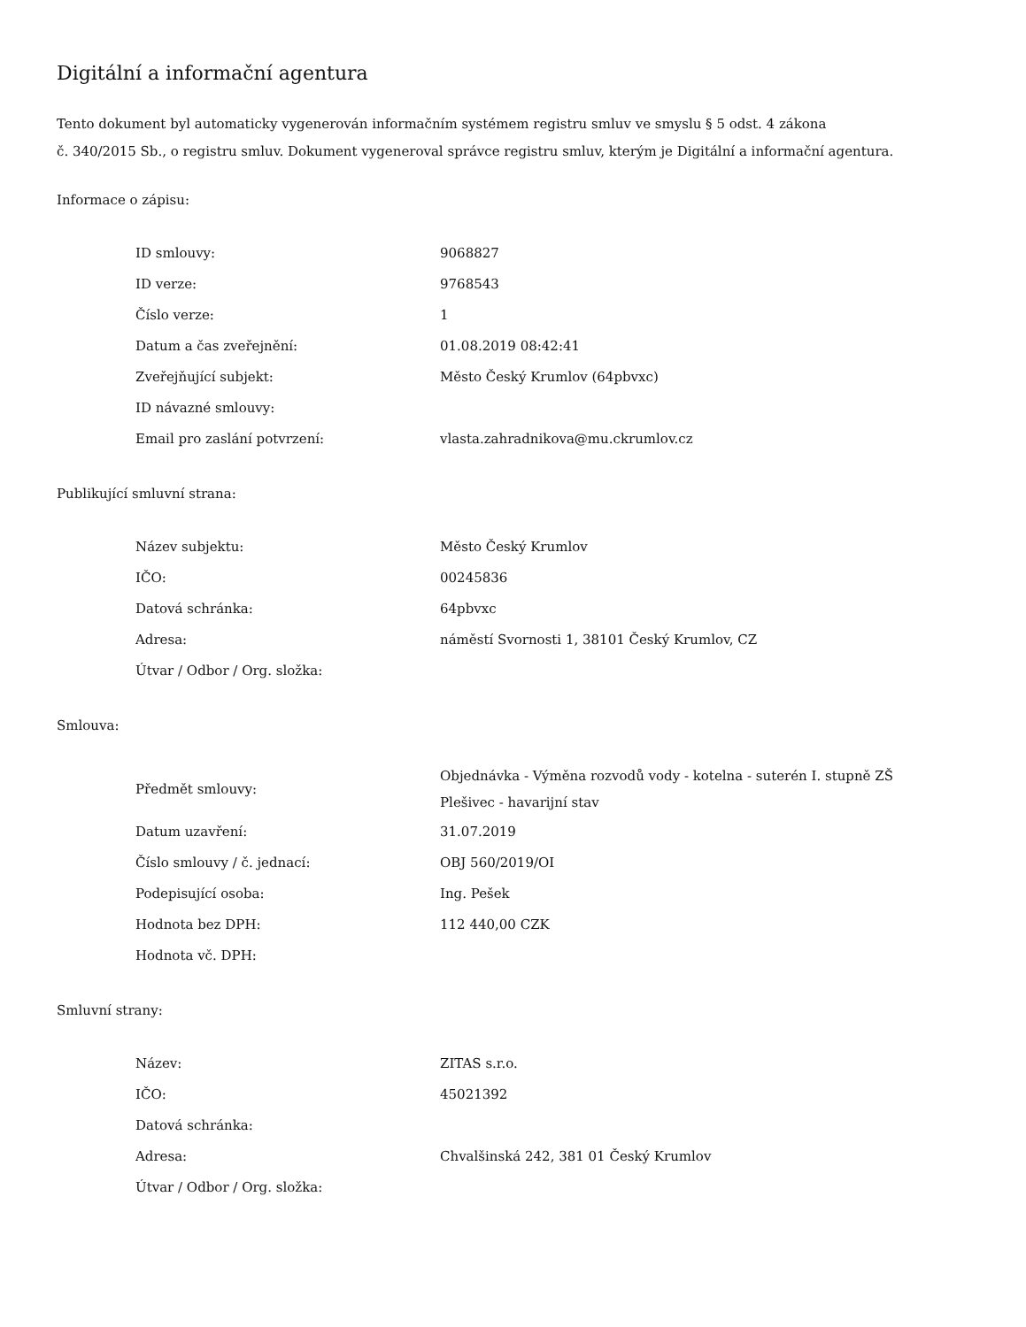Digitální a informační agentura
Tento dokument byl automaticky vygenerován informačním systémem registru smluv ve smyslu § 5 odst. 4 zákona
č. 340/2015 Sb., o registru smluv. Dokument vygeneroval správce registru smluv, kterým je Digitální a informační agentura.
Informace o zápisu:
| ID smlouvy: | 9068827 |
| ID verze: | 9768543 |
| Číslo verze: | 1 |
| Datum a čas zveřejnění: | 01.08.2019 08:42:41 |
| Zveřejňující subjekt: | Město Český Krumlov (64pbvxc) |
| ID návazné smlouvy: | |
| Email pro zaslání potvrzení: | vlasta.zahradnikova@mu.ckrumlov.cz |
Publikující smluvní strana:
| Název subjektu: | Město Český Krumlov |
| IČO: | 00245836 |
| Datová schránka: | 64pbvxc |
| Adresa: | náměstí Svornosti 1, 38101 Český Krumlov, CZ |
| Útvar / Odbor / Org. složka: | |
Smlouva:
| Předmět smlouvy: | Objednávka - Výměna rozvodů vody - kotelna - suterén I. stupně ZŠ Plešivec - havarijní stav |
| Datum uzavření: | 31.07.2019 |
| Číslo smlouvy / č. jednací: | OBJ 560/2019/OI |
| Podepisující osoba: | Ing. Pešek |
| Hodnota bez DPH: | 112 440,00 CZK |
| Hodnota vč. DPH: | |
Smluvní strany:
| Název: | ZITAS s.r.o. |
| IČO: | 45021392 |
| Datová schránka: | |
| Adresa: | Chvalšinská 242, 381 01 Český Krumlov |
| Útvar / Odbor / Org. složka: | |